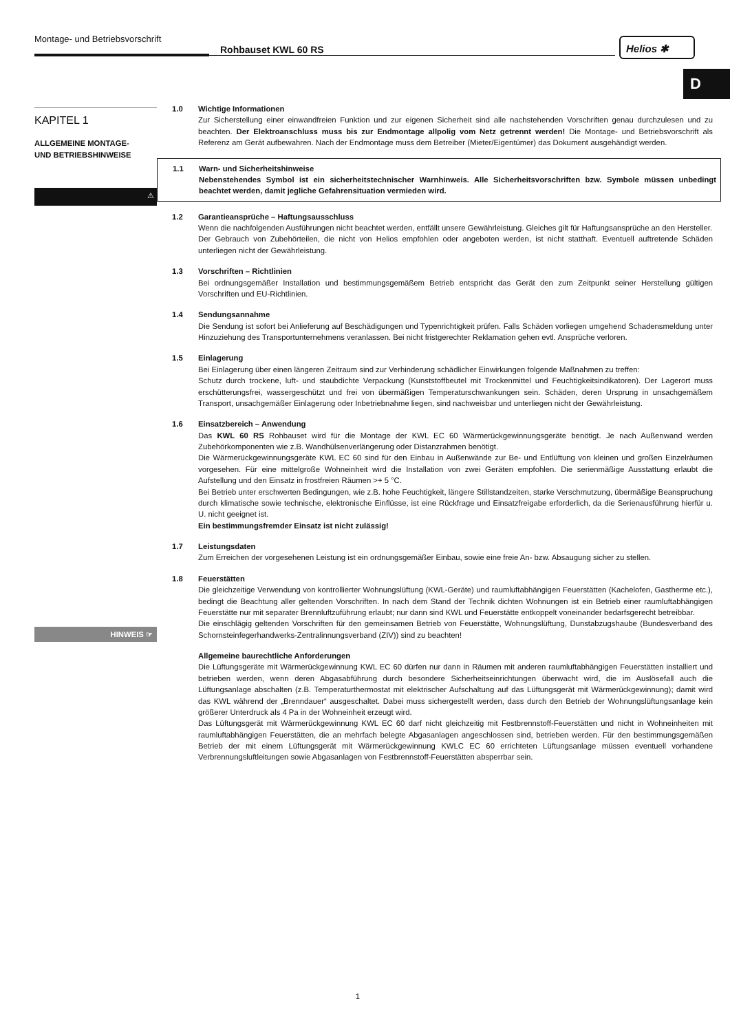Montage- und Betriebsvorschrift
Rohbauset KWL 60 RS
Helios ✱
D
KAPITEL 1
ALLGEMEINE MONTAGE-
UND BETRIEBSHINWEISE
⚠
HINWEIS ☞
1.0 Wichtige Informationen
Zur Sicherstellung einer einwandfreien Funktion und zur eigenen Sicherheit sind alle nachstehenden Vorschriften genau durchzulesen und zu beachten. Der Elektroanschluss muss bis zur Endmontage allpolig vom Netz getrennt werden! Die Montage- und Betriebsvorschrift als Referenz am Gerät aufbewahren. Nach der Endmontage muss dem Betreiber (Mieter/Eigentümer) das Dokument ausgehändigt werden.
1.1 Warn- und Sicherheitshinweise
Nebenstehendes Symbol ist ein sicherheitstechnischer Warnhinweis. Alle Sicherheitsvorschriften bzw. Symbole müssen unbedingt beachtet werden, damit jegliche Gefahrensituation vermieden wird.
1.2 Garantieansprüche – Haftungsausschluss
Wenn die nachfolgenden Ausführungen nicht beachtet werden, entfällt unsere Gewährleistung. Gleiches gilt für Haftungsansprüche an den Hersteller.
Der Gebrauch von Zubehörteilen, die nicht von Helios empfohlen oder angeboten werden, ist nicht statthaft. Eventuell auftretende Schäden unterliegen nicht der Gewährleistung.
1.3 Vorschriften – Richtlinien
Bei ordnungsgemäßer Installation und bestimmungsgemäßem Betrieb entspricht das Gerät den zum Zeitpunkt seiner Herstellung gültigen Vorschriften und EU-Richtlinien.
1.4 Sendungsannahme
Die Sendung ist sofort bei Anlieferung auf Beschädigungen und Typenrichtigkeit prüfen. Falls Schäden vorliegen umgehend Schadensmeldung unter Hinzuziehung des Transportunternehmens veranlassen. Bei nicht fristgerechter Reklamation gehen evtl. Ansprüche verloren.
1.5 Einlagerung
Bei Einlagerung über einen längeren Zeitraum sind zur Verhinderung schädlicher Einwirkungen folgende Maßnahmen zu treffen:
Schutz durch trockene, luft- und staubdichte Verpackung (Kunststoffbeutel mit Trockenmittel und Feuchtigkeitsindikatoren). Der Lagerort muss erschütterungsfrei, wassergeschützt und frei von übermäßigen Temperaturschwankungen sein. Schäden, deren Ursprung in unsachgemäßem Transport, unsachgemäßer Einlagerung oder Inbetriebnahme liegen, sind nachweisbar und unterliegen nicht der Gewährleistung.
1.6 Einsatzbereich – Anwendung
Das KWL 60 RS Rohbauset wird für die Montage der KWL EC 60 Wärmerückgewinnungsgeräte benötigt. Je nach Außenwand werden Zubehörkomponenten wie z.B. Wandhülsenverlängerung oder Distanzrahmen benötigt.
Die Wärmerückgewinnungsgeräte KWL EC 60 sind für den Einbau in Außenwände zur Be- und Entlüftung von kleinen und großen Einzelräumen vorgesehen. Für eine mittelgroße Wohneinheit wird die Installation von zwei Geräten empfohlen. Die serienmäßige Ausstattung erlaubt die Aufstellung und den Einsatz in frostfreien Räumen >+ 5 °C.
Bei Betrieb unter erschwerten Bedingungen, wie z.B. hohe Feuchtigkeit, längere Stillstandzeiten, starke Verschmutzung, übermäßige Beanspruchung durch klimatische sowie technische, elektronische Einflüsse, ist eine Rückfrage und Einsatzfreigabe erforderlich, da die Serienausführung hierfür u. U. nicht geeignet ist.
Ein bestimmungsfremder Einsatz ist nicht zulässig!
1.7 Leistungsdaten
Zum Erreichen der vorgesehenen Leistung ist ein ordnungsgemäßer Einbau, sowie eine freie An- bzw. Absaugung sicher zu stellen.
1.8 Feuerstätten
Die gleichzeitige Verwendung von kontrollierter Wohnungslüftung (KWL-Geräte) und raumluftabhängigen Feuerstätten (Kachelofen, Gastherme etc.), bedingt die Beachtung aller geltenden Vorschriften. In nach dem Stand der Technik dichten Wohnungen ist ein Betrieb einer raumluftabhängigen Feuerstätte nur mit separater Brennluftzuführung erlaubt; nur dann sind KWL und Feuerstätte entkoppelt voneinander bedarfsgerecht betreibbar.
Die einschlägig geltenden Vorschriften für den gemeinsamen Betrieb von Feuerstätte, Wohnungslüftung, Dunstabzugshaube (Bundesverband des Schornsteinfegerhandwerks-Zentralinnungsverband (ZIV)) sind zu beachten!
Allgemeine baurechtliche Anforderungen
Die Lüftungsgeräte mit Wärmerückgewinnung KWL EC 60 dürfen nur dann in Räumen mit anderen raumluftabhängigen Feuerstätten installiert und betrieben werden, wenn deren Abgasabführung durch besondere Sicherheitseinrichtungen überwacht wird, die im Auslösefall auch die Lüftungsanlage abschalten (z.B. Temperaturthermostat mit elektrischer Aufschaltung auf das Lüftungsgerät mit Wärmerückgewinnung); damit wird das KWL während der „Brenndauer“ ausgeschaltet. Dabei muss sichergestellt werden, dass durch den Betrieb der Wohnungslüftungsanlage kein größerer Unterdruck als 4 Pa in der Wohneinheit erzeugt wird.
Das Lüftungsgerät mit Wärmerückgewinnung KWL EC 60 darf nicht gleichzeitig mit Festbrennstoff-Feuerstätten und nicht in Wohneinheiten mit raumluftabhängigen Feuerstätten, die an mehrfach belegte Abgasanlagen angeschlossen sind, betrieben werden. Für den bestimmungsgemäßen Betrieb der mit einem Lüftungsgerät mit Wärmerückgewinnung KWLC EC 60 errichteten Lüftungsanlage müssen eventuell vorhandene Verbrennungsluftleitungen sowie Abgasanlagen von Festbrennstoff-Feuerstätten absperrbar sein.
1